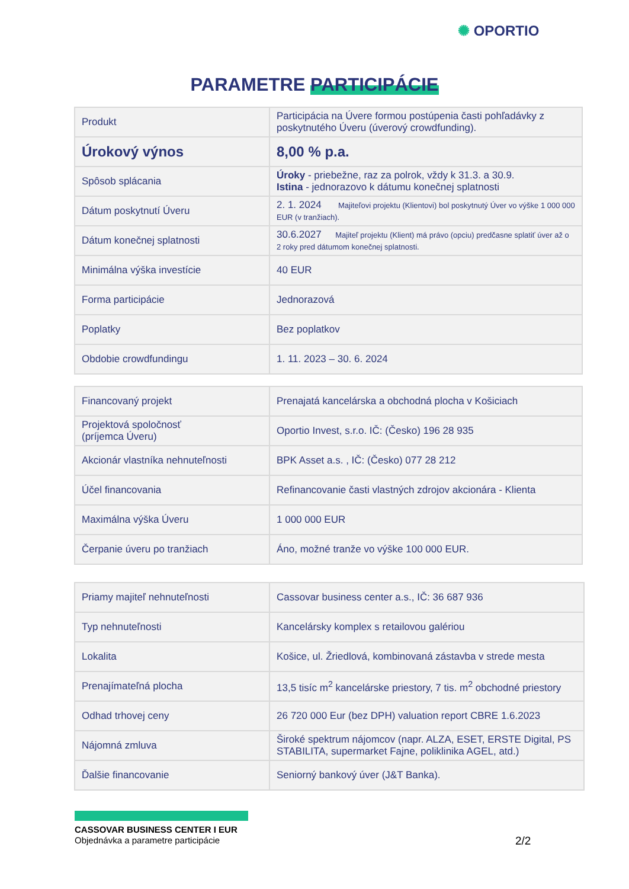✺ OPORTIO
PARAMETRE PARTICIPÁCIE
| Produkt | Participácia na Úvere formou postúpenia časti pohľadávky z poskytnutého Úveru (úverový crowdfunding). |
| Úrokový výnos | 8,00 % p.a. |
| Spôsob splácania | Úroky - priebežne, raz za polrok, vždy k 31.3. a 30.9. Istina - jednorazovo k dátumu konečnej splatnosti |
| Dátum poskytnutí Úveru | 2. 1. 2024 Majiteľovi projektu (Klientovi) bol poskytnutý Úver vo výške 1 000 000 EUR (v tranžiach). |
| Dátum konečnej splatnosti | 30.6.2027 Majiteľ projektu (Klient) má právo (opciu) predčasne splatiť úver až o 2 roky pred dátumom konečnej splatnosti. |
| Minimálna výška investície | 40 EUR |
| Forma participácie | Jednorazová |
| Poplatky | Bez poplatkov |
| Obdobie crowdfundingu | 1. 11. 2023 – 30. 6. 2024 |
| Financovaný projekt | Prenajatá kancelárska a obchodná plocha v Košiciach |
| Projektová spoločnosť (príjemca Úveru) | Oportio Invest, s.r.o. IČ: (Česko) 196 28 935 |
| Akcionár vlastníka nehnuteľnosti | BPK Asset a.s. , IČ: (Česko) 077 28 212 |
| Účel financovania | Refinancovanie časti vlastných zdrojov akcionára - Klienta |
| Maximálna výška Úveru | 1 000 000 EUR |
| Čerpanie úveru po tranžiach | Áno, možné tranže vo výške 100 000 EUR. |
| Priamy majiteľ nehnuteľnosti | Cassovar business center a.s., IČ: 36 687 936 |
| Typ nehnuteľnosti | Kancelársky komplex s retailovou galériou |
| Lokalita | Košice, ul. Žriedlová, kombinovaná zástavba v strede mesta |
| Prenajímateľná plocha | 13,5 tisíc m<sup>2</sup> kancelárske priestory, 7 tis. m<sup>2</sup> obchodné priestory |
| Odhad trhovej ceny | 26 720 000 Eur (bez DPH) valuation report CBRE 1.6.2023 |
| Nájomná zmluva | Široké spektrum nájomcov (napr. ALZA, ESET, ERSTE Digital, PS STABILITA, supermarket Fajne, poliklinika AGEL, atd.) |
| Ďalšie financovanie | Seniorný bankový úver (J&T Banka). |
CASSOVAR BUSINESS CENTER I EUR
Objednávka a parametre participácie
2/2